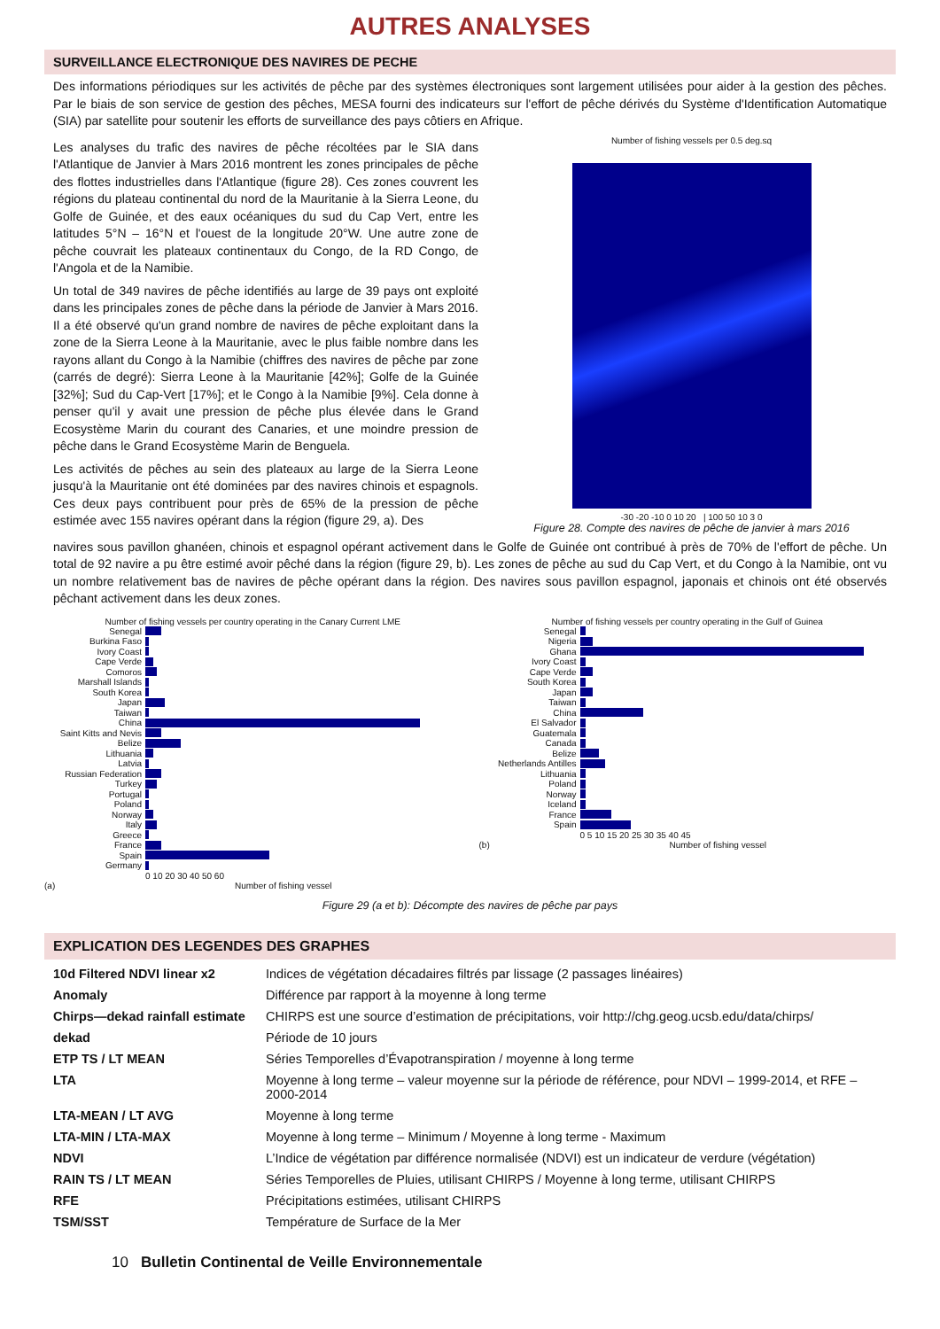AUTRES ANALYSES
SURVEILLANCE ELECTRONIQUE DES NAVIRES DE PECHE
Des informations périodiques sur les activités de pêche par des systèmes électroniques sont largement utilisées pour aider à la gestion des pêches. Par le biais de son service de gestion des pêches, MESA fourni des indicateurs sur l'effort de pêche dérivés du Système d'Identification Automatique (SIA) par satellite pour soutenir les efforts de surveillance des pays côtiers en Afrique.
Les analyses du trafic des navires de pêche récoltées par le SIA dans l'Atlantique de Janvier à Mars 2016 montrent les zones principales de pêche des flottes industrielles dans l'Atlantique (figure 28). Ces zones couvrent les régions du plateau continental du nord de la Mauritanie à la Sierra Leone, du Golfe de Guinée, et des eaux océaniques du sud du Cap Vert, entre les latitudes 5°N – 16°N et l'ouest de la longitude 20°W. Une autre zone de pêche couvrait les plateaux continentaux du Congo, de la RD Congo, de l'Angola et de la Namibie.
Un total de 349 navires de pêche identifiés au large de 39 pays ont exploité dans les principales zones de pêche dans la période de Janvier à Mars 2016. Il a été observé qu'un grand nombre de navires de pêche exploitant dans la zone de la Sierra Leone à la Mauritanie, avec le plus faible nombre dans les rayons allant du Congo à la Namibie (chiffres des navires de pêche par zone (carrés de degré): Sierra Leone à la Mauritanie [42%]; Golfe de la Guinée [32%]; Sud du Cap-Vert [17%]; et le Congo à la Namibie [9%]. Cela donne à penser qu'il y avait une pression de pêche plus élevée dans le Grand Ecosystème Marin du courant des Canaries, et une moindre pression de pêche dans le Grand Ecosystème Marin de Benguela.
Les activités de pêches au sein des plateaux au large de la Sierra Leone jusqu'à la Mauritanie ont été dominées par des navires chinois et espagnols. Ces deux pays contribuent pour près de 65% de la pression de pêche estimée avec 155 navires opérant dans la région (figure 29, a). Des
Number of fishing vessels per 0.5 deg.sq
-30 -20 -10 0 10 20 | 100 50 10 3 0
Figure 28. Compte des navires de pêche de janvier à mars 2016
navires sous pavillon ghanéen, chinois et espagnol opérant activement dans le Golfe de Guinée ont contribué à près de 70% de l'effort de pêche. Un total de 92 navire a pu être estimé avoir pêché dans la région (figure 29, b). Les zones de pêche au sud du Cap Vert, et du Congo à la Namibie, ont vu un nombre relativement bas de navires de pêche opérant dans la région. Des navires sous pavillon espagnol, japonais et chinois ont été observés pêchant activement dans les deux zones.
Number of fishing vessels per country operating in the Canary Current LME
Senegal
Burkina Faso
Ivory Coast
Cape Verde
Comoros
Marshall Islands
South Korea
Japan
Taiwan
China
Saint Kitts and Nevis
Belize
Lithuania
Latvia
Russian Federation
Turkey
Portugal
Poland
Norway
Italy
Greece
France
Spain
Germany
0 10 20 30 40 50 60
(a) Number of fishing vessel
Number of fishing vessels per country operating in the Gulf of Guinea
Senegal
Nigeria
Ghana
Ivory Coast
Cape Verde
South Korea
Japan
Taiwan
China
El Salvador
Guatemala
Canada
Belize
Netherlands Antilles
Lithuania
Poland
Norway
Iceland
France
Spain
0 5 10 15 20 25 30 35 40 45
(b) Number of fishing vessel
Figure 29 (a et b): Décompte des navires de pêche par pays
EXPLICATION DES LEGENDES DES GRAPHES
| 10d Filtered NDVI linear x2 | Indices de végétation décadaires filtrés par lissage (2 passages linéaires) |
| Anomaly | Différence par rapport à la moyenne à long terme |
| Chirps—dekad rainfall estimate | CHIRPS est une source d’estimation de précipitations, voir http://chg.geog.ucsb.edu/data/chirps/ |
| dekad | Période de 10 jours |
| ETP TS / LT MEAN | Séries Temporelles d’Évapotranspiration / moyenne à long terme |
| LTA | Moyenne à long terme – valeur moyenne sur la période de référence, pour NDVI – 1999-2014, et RFE – 2000-2014 |
| LTA-MEAN / LT AVG | Moyenne à long terme |
| LTA-MIN / LTA-MAX | Moyenne à long terme – Minimum / Moyenne à long terme - Maximum |
| NDVI | L’Indice de végétation par différence normalisée (NDVI) est un indicateur de verdure (végétation) |
| RAIN TS / LT MEAN | Séries Temporelles de Pluies, utilisant CHIRPS / Moyenne à long terme, utilisant CHIRPS |
| RFE | Précipitations estimées, utilisant CHIRPS |
| TSM/SST | Température de Surface de la Mer |
10 Bulletin Continental de Veille Environnementale